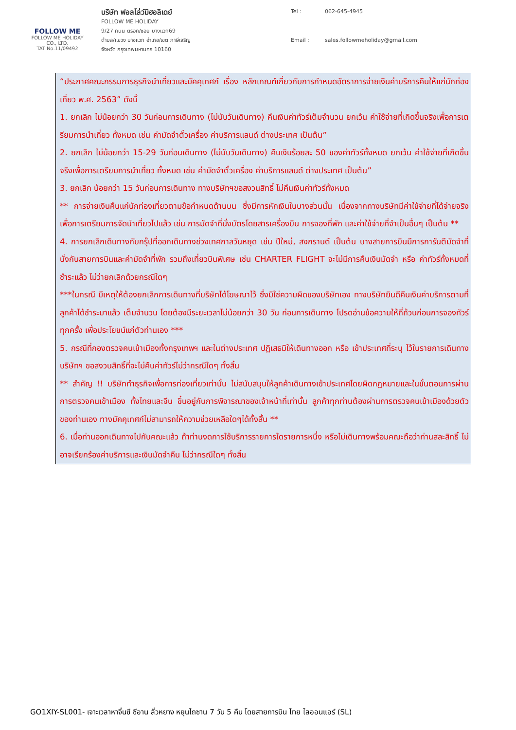FOLLOW ME
FOLLOW ME HOLIDAY CO., LTD.
TAT No.11/09492
บริษัท ฟอลโล่ว์มีฮอลิเดย์
FOLLOW ME HOLIDAY
9/27 ถนน ตรอก/ซอย บางแวก69
ตำบล/แขวง บางแวก อำเภอ/เขต ภาษีเจริญ
จังหวัด กรุงเทพมหานคร 10160
Tel : 062-645-4945 Email : sales.followmeholiday@gmail.com
“ประกาศคณะกรรมการธุรกิจนำเที่ยวและมัคคุเทศก์ เรื่อง หลักเกณฑ์เกี่ยวกับการกำหนดอัตราการจ่ายเงินค่าบริการคืนให้แก่นักท่องเที่ยว พ.ศ. 2563” ดังนี้
1. ยกเลิก ไม่น้อยกว่า 30 วันก่อนการเดินทาง (ไม่นับวันเดินทาง) คืนเงินค่าทัวร์เต็มจำนวน ยกเว้น ค่าใช้จ่ายที่เกิดขึ้นจริงเพื่อการเตรียมการนำเที่ยว ทั้งหมด เช่น ค่ามัดจำตั๋วเครื่อง ค่าบริการแลนด์ ต่างประเทศ เป็นต้น”
2. ยกเลิก ไม่น้อยกว่า 15-29 วันก่อนเดินทาง (ไม่นับวันเดินทาง) คืนเงินร้อยละ 50 ของค่าทัวร์ทั้งหมด ยกเว้น ค่าใช้จ่ายที่เกิดขึ้นจริงเพื่อการเตรียมการนำเที่ยว ทั้งหมด เช่น ค่ามัดจำตั๋วเครื่อง ค่าบริการแลนด์ ต่างประเทศ เป็นต้น”
3. ยกเลิก น้อยกว่า 15 วันก่อนการเดินทาง ทางบริษัทฯขอสงวนสิทธิ์ ไม่คืนเงินค่าทัวร์ทั้งหมด
** การจ่ายเงินคืนแก่นักท่องเที่ยวตามข้อกำหนดด้านบน ซึ่งมีการหักเงินในบางส่วนนั้น เนื่องจากทางบริษัทมีค่าใช้จ่ายที่ได้จ่ายจริงเพื่อการเตรียมการจัดนำเที่ยวไปแล้ว เช่น การมัดจำที่นั่งบัตรโดยสารเครื่องบิน การจองที่พัก และค่าใช้จ่ายที่จำเป็นอื่นๆ เป็นต้น **
4. การยกเลิกเดินทางกับกรุ๊ปที่ออกเดินทางช่วงเทศกาลวันหยุด เช่น ปีใหม่, สงกรานต์ เป็นต้น บางสายการบินมีการการันตีมัดจำที่นั่งกับสายการบินและค่ามัดจำที่พัก รวมถึงเที่ยวบินพิเศษ เช่น CHARTER FLIGHT จะไม่มีการคืนเงินมัดจำ หรือ ค่าทัวร์ทั้งหมดที่ชำระแล้ว ไม่ว่ายกเลิกด้วยกรณีใดๆ
***ในกรณี มีเหตุให้ต้องยกเลิกการเดินทางที่บริษัทได้โฆษณาไว้ ซึ่งมิใช่ความผิดของบริษัทเอง ทางบริษัทยินดีคืนเงินค่าบริการตามที่ลูกค้าได้ชำระมาแล้ว เต็มจำนวน โดยต้องมีระยะเวลาไม่น้อยกว่า 30 วัน ก่อนการเดินทาง โปรดอ่านข้อความให้ถี่ถ้วนก่อนการจองทัวร์ทุกครั้ง เพื่อประโยชน์แก่ตัวท่านเอง ***
5. กรณีที่กองตรวจคนเข้าเมืองทั้งกรุงเทพฯ และในต่างประเทศ ปฏิเสธมิให้เดินทางออก หรือ เข้าประเทศที่ระบุ ไว้ในรายการเดินทาง บริษัทฯ ขอสงวนสิทธิ์ที่จะไม่คืนค่าทัวร์ไม่ว่ากรณีใดๆ ทั้งสิ้น
** สำคัญ !! บริษัททำธุรกิจเพื่อการท่องเที่ยวเท่านั้น ไม่สนับสนุนให้ลูกค้าเดินทางเข้าประเทศโดยผิดกฎหมายและในขั้นตอนการผ่านการตรวจคนเข้าเมือง ทั้งไทยและจีน ขึ้นอยู่กับการพิจารณาของเจ้าหน้าที่เท่านั้น ลูกค้าทุกท่านต้องผ่านการตรวจคนเข้าเมืองด้วยตัวของท่านเอง ทางมัคคุเทศก์ไม่สามารถให้ความช่วยเหลือใดๆได้ทั้งสิ้น **
6. เมื่อท่านออกเดินทางไปกับคณะแล้ว ถ้าท่านงดการใช้บริการรายการใดรายการหนึ่ง หรือไม่เดินทางพร้อมคณะถือว่าท่านสละสิทธิ์ ไม่อาจเรียกร้องค่าบริการและเงินมัดจำคืน ไม่ว่ากรณีใดๆ ทั้งสิ้น
GO1XIY-SL001- เจาะเวลาหาจิ๋นซี ซีอาน ลั่วหยาง หยุนไถซาน 7 วัน 5 คืน โดยสายการบิน ไทย ไลออนแอร์ (SL)